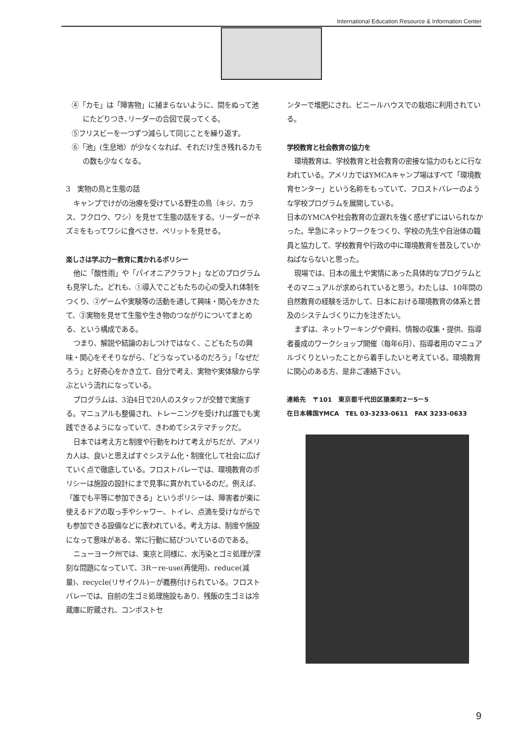International Education Resource & Information Center
④「カモ」は「障害物」に捕まらないように、間をぬって池にたどりつき､リーダーの合図で戻ってくる。
⑤フリスビーを一つずつ減らして同じことを繰り返す。
⑥「池」(生息地）が少なくなれば、それだけ生き残れるカモの数も少なくなる。
3　実物の鳥と生態の話
キャンプでけがの治療を受けている野生の鳥（キジ、カラス、フクロウ、ワシ）を見せて生態の話をする。リーダーがネズミをもってワシに食べさせ、ペリットを見せる。
楽しさは学ぶ力ー教育に貫かれるポリシー
他に「酸性雨」や「パイオニアクラフト」などのプログラムも見学した。どれも、①導入でこどもたちの心の受入れ体制をつくり、②ゲームや実験等の活動を通して興味・関心をかきたて、③実物を見せて生態や生き物のつながりについてまとめる、という構成である。
つまり、解説や結論のおしつけではなく、こどもたちの興味・関心をそそりながら、「どうなっているのだろう」「なぜだろう」と好奇心をかき立て、自分で考え、実物や実体験から学ぶという流れになっている。
プログラムは、3泊4日で20人のスタッフが交替で実施する。マニュアルも整備され、トレーニングを受ければ誰でも実践できるようになっていて、きわめてシステマチックだ。
日本では考え方と制度や行動をわけて考えがちだが、アメリカ人は、良いと思えばすぐシステム化・制度化して社会に広げていく点で徹底している。フロストバレーでは、環境教育のポリシーは施設の設計にまで見事に貫かれているのだ。例えば、「誰でも平等に参加できる」というポリシーは、障害者が楽に使えるドアの取っ手やシャワー、トイレ、点滴を受けながらでも参加できる設備などに表われている。考え方は、制度や施設になって意味がある、常に行動に結びついているのである。
ニューヨーク州では、東京と同様に、水汚染とゴミ処理が深刻な問題になっていて、3R－re-use(再使用)、reduce(減量)、recycle(リサイクル)－が義務付けられている。フロストバレーでは、自前の生ゴミ処理施設もあり、残飯の生ゴミは冷蔵庫に貯蔵され、コンポストセ
ンターで堆肥にされ、ビニールハウスでの栽培に利用されている。
学校教育と社会教育の協力を
環境教育は、学校教育と社会教育の密接な協力のもとに行なわれている。アメリカではYMCAキャンプ場はすべて「環境教育センター」という名称をもっていて、フロストバレーのような学校プログラムを展開している。
日本のYMCAや社会教育の立遅れを強く感ぜずにはいられなかった。早急にネットワークをつくり、学校の先生や自治体の職員と協力して、学校教育や行政の中に環境教育を普及していかねばならないと思った。
現場では、日本の風土や実情にあった具体的なプログラムとそのマニュアルが求められていると思う。わたしは、10年間の自然教育の経験を活かして、日本における環境教育の体系と普及のシステムづくりに力を注ぎたい。
まずは、ネットワーキングや資料、情報の収集・提供、指導者養成のワークショップ開催（毎年6月）、指導者用のマニュアルづくりといったことから着手したいと考えている。環境教育に関心のある方、是非ご連絡下さい。
連絡先　〒101　東京都千代田区猿楽町2ー5ー5
在日本韓国YMCA　TEL 03-3233-0611　FAX 3233-0633
9